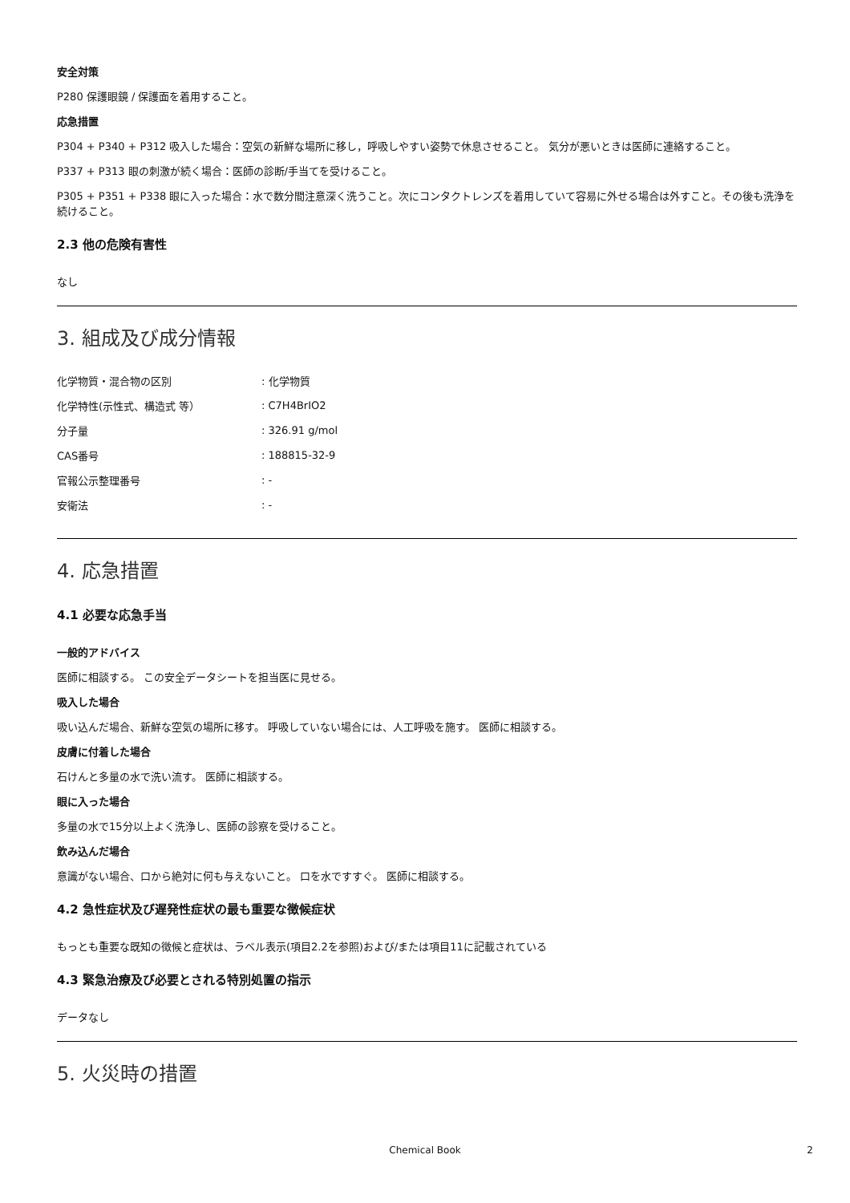安全対策
P280 保護眼鏡 / 保護面を着用すること。
応急措置
P304 + P340 + P312 吸入した場合：空気の新鮮な場所に移し，呼吸しやすい姿勢で休息させること。 気分が悪いときは医師に連絡すること。
P337 + P313 眼の刺激が続く場合：医師の診断/手当てを受けること。
P305 + P351 + P338 眼に入った場合：水で数分間注意深く洗うこと。次にコンタクトレンズを着用していて容易に外せる場合は外すこと。その後も洗浄を続けること。
2.3 他の危険有害性
なし
3. 組成及び成分情報
| 化学物質・混合物の区別 | : 化学物質 |
| 化学特性(示性式、構造式 等） | : C7H4BrIO2 |
| 分子量 | : 326.91 g/mol |
| CAS番号 | : 188815-32-9 |
| 官報公示整理番号 | : - |
| 安衛法 | : - |
4. 応急措置
4.1 必要な応急手当
一般的アドバイス
医師に相談する。 この安全データシートを担当医に見せる。
吸入した場合
吸い込んだ場合、新鮮な空気の場所に移す。 呼吸していない場合には、人工呼吸を施す。 医師に相談する。
皮膚に付着した場合
石けんと多量の水で洗い流す。 医師に相談する。
眼に入った場合
多量の水で15分以上よく洗浄し、医師の診察を受けること。
飲み込んだ場合
意識がない場合、口から絶対に何も与えないこと。 口を水ですすぐ。 医師に相談する。
4.2 急性症状及び遅発性症状の最も重要な徴候症状
もっとも重要な既知の徴候と症状は、ラベル表示(項目2.2を参照)および/または項目11に記載されている
4.3 緊急治療及び必要とされる特別処置の指示
データなし
5. 火災時の措置
Chemical Book 2